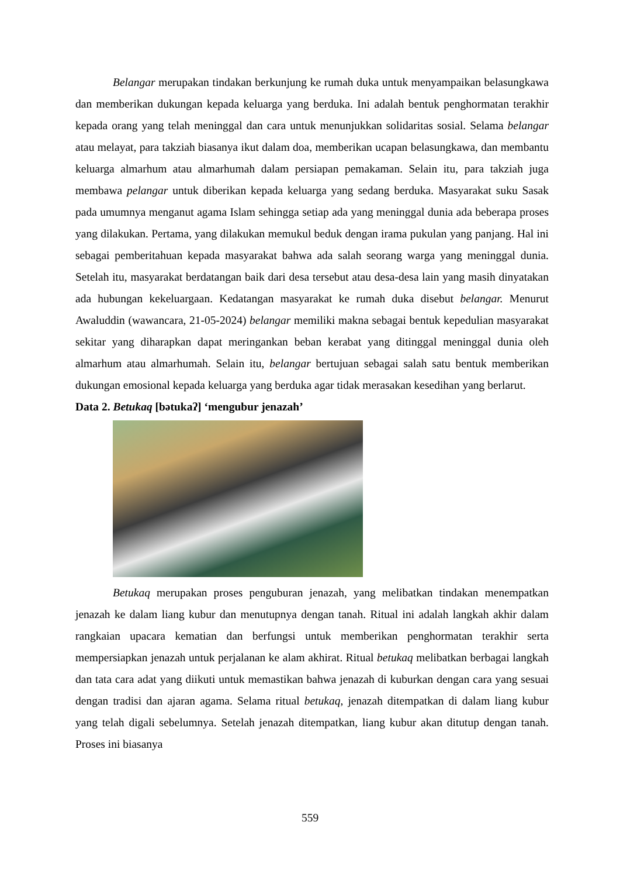Belangar merupakan tindakan berkunjung ke rumah duka untuk menyampaikan belasungkawa dan memberikan dukungan kepada keluarga yang berduka. Ini adalah bentuk penghormatan terakhir kepada orang yang telah meninggal dan cara untuk menunjukkan solidaritas sosial. Selama belangar atau melayat, para takziah biasanya ikut dalam doa, memberikan ucapan belasungkawa, dan membantu keluarga almarhum atau almarhumah dalam persiapan pemakaman. Selain itu, para takziah juga membawa pelangar untuk diberikan kepada keluarga yang sedang berduka. Masyarakat suku Sasak pada umumnya menganut agama Islam sehingga setiap ada yang meninggal dunia ada beberapa proses yang dilakukan. Pertama, yang dilakukan memukul beduk dengan irama pukulan yang panjang. Hal ini sebagai pemberitahuan kepada masyarakat bahwa ada salah seorang warga yang meninggal dunia. Setelah itu, masyarakat berdatangan baik dari desa tersebut atau desa-desa lain yang masih dinyatakan ada hubungan kekeluargaan. Kedatangan masyarakat ke rumah duka disebut belangar. Menurut Awaluddin (wawancara, 21-05-2024) belangar memiliki makna sebagai bentuk kepedulian masyarakat sekitar yang diharapkan dapat meringankan beban kerabat yang ditinggal meninggal dunia oleh almarhum atau almarhumah. Selain itu, belangar bertujuan sebagai salah satu bentuk memberikan dukungan emosional kepada keluarga yang berduka agar tidak merasakan kesedihan yang berlarut.
Data 2. Betukaq [bətukaʔ] ‘mengubur jenazah’
Betukaq merupakan proses penguburan jenazah, yang melibatkan tindakan menempatkan jenazah ke dalam liang kubur dan menutupnya dengan tanah. Ritual ini adalah langkah akhir dalam rangkaian upacara kematian dan berfungsi untuk memberikan penghormatan terakhir serta mempersiapkan jenazah untuk perjalanan ke alam akhirat. Ritual betukaq melibatkan berbagai langkah dan tata cara adat yang diikuti untuk memastikan bahwa jenazah di kuburkan dengan cara yang sesuai dengan tradisi dan ajaran agama. Selama ritual betukaq, jenazah ditempatkan di dalam liang kubur yang telah digali sebelumnya. Setelah jenazah ditempatkan, liang kubur akan ditutup dengan tanah. Proses ini biasanya
559